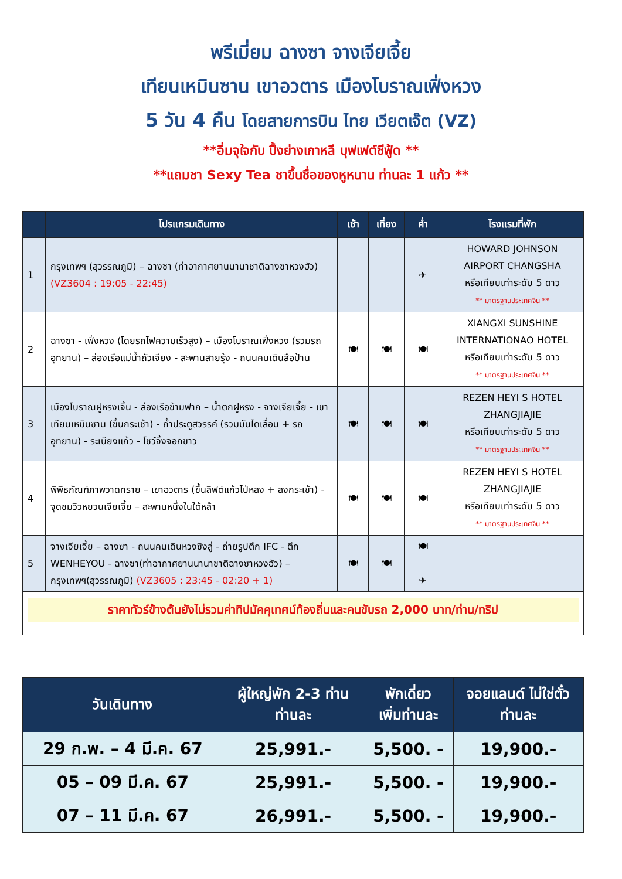พรีเมี่ยม ฉางซา จางเจียเจี้ย
เทียนเหมินซาน เขาอวตาร เมืองโบราณเฟิ่งหวง
5 วัน 4 คืน โดยสายการบิน ไทย เวียตเจ๊ต (VZ)
**อิ่มจุใจกับ ปิ้งย่างเกาหลี บุฟเฟต์ซีฟู้ด **
**แถมชา Sexy Tea ชาขึ้นชื่อของหูหนาน ท่านละ 1 แก้ว **
| | โปรแกรมเดินทาง | เช้า | เที่ยง | ค่ำ | โรงแรมที่พัก |
| --- | --- | --- | --- | --- | --- |
| 1 | กรุงเทพฯ (สุวรรณภูมิ) – ฉางซา (ท่าอากาศยานนานาชาติฉางซาหวงฮัว) (VZ3604 : 19:05 - 22:45) | | | ✈ | HOWARD JOHNSON AIRPORT CHANGSHA หรือเทียบเท่าระดับ 5 ดาว ** มาตรฐานประเทศจีน ** |
| 2 | ฉางซา - เฟิ่งหวง (โดยรถไฟความเร็วสูง) – เมืองโบราณเฟิ่งหวง (รวมรถอุทยาน) – ล่องเรือแม่น้ำถัวเจียง - สะพานสายรุ้ง - ถนนคนเดินสือป้าน | 🍽 | 🍽 | 🍽 | XIANGXI SUNSHINE INTERNATIONAO HOTEL หรือเทียบเท่าระดับ 5 ดาว ** มาตรฐานประเทศจีน ** |
| 3 | เมืองโบราณฝูหรงเจิ้น - ล่องเรือข้ามฟาก – น้ำตกฝูหรง - จางเจียเจี้ย - เขาเทียนเหมินซาน (ขึ้นกระเช้า) - ถ้ำประตูสวรรค์ (รวมบันไดเลื่อน + รถอุทยาน) - ระเบียงแก้ว - โชว์จิ้งจอกขาว | 🍽 | 🍽 | 🍽 | REZEN HEYI S HOTEL ZHANGJIAJIE หรือเทียบเท่าระดับ 5 ดาว ** มาตรฐานประเทศจีน ** |
| 4 | พิพิธภัณฑ์ภาพวาดทราย – เขาอวตาร (ขึ้นลิฟต์แก้วไป่หลง + ลงกระเช้า) - จุดชมวิวหยวนเจียเจี้ย – สะพานหนึ่งในใต้หล้า | 🍽 | 🍽 | 🍽 | REZEN HEYI S HOTEL ZHANGJIAJIE หรือเทียบเท่าระดับ 5 ดาว ** มาตรฐานประเทศจีน ** |
| 5 | จางเจียเจี้ย – ฉางซา - ถนนคนเดินหวงซิงลู่ - ถ่ายรูปตึก IFC - ตึก WENHEYOU - ฉางซา(ท่าอากาศยานนานาชาติฉางซาหวงฮัว) – กรุงเทพฯ(สุวรรณภูมิ) (VZ3605 : 23:45 - 02:20 + 1) | 🍽 | 🍽 | 🍽 ✈ | |
| ราคาทัวร์ข้างต้นยังไม่รวมค่าทิปมัคคุเทศน์ท้องถิ่นและคนขับรถ 2,000 บาท/ท่าน/ทริป | | | | | |
| วันเดินทาง | ผู้ใหญ่พัก 2-3 ท่าน ท่านละ | พักเดี่ยว เพิ่มท่านละ | จอยแลนด์ ไม่ใช่ตั๋ว ท่านละ |
| --- | --- | --- | --- |
| 29 ก.พ. – 4 มี.ค. 67 | 25,991.- | 5,500. - | 19,900.- |
| 05 – 09 มี.ค. 67 | 25,991.- | 5,500. - | 19,900.- |
| 07 – 11 มี.ค. 67 | 26,991.- | 5,500. - | 19,900.- |